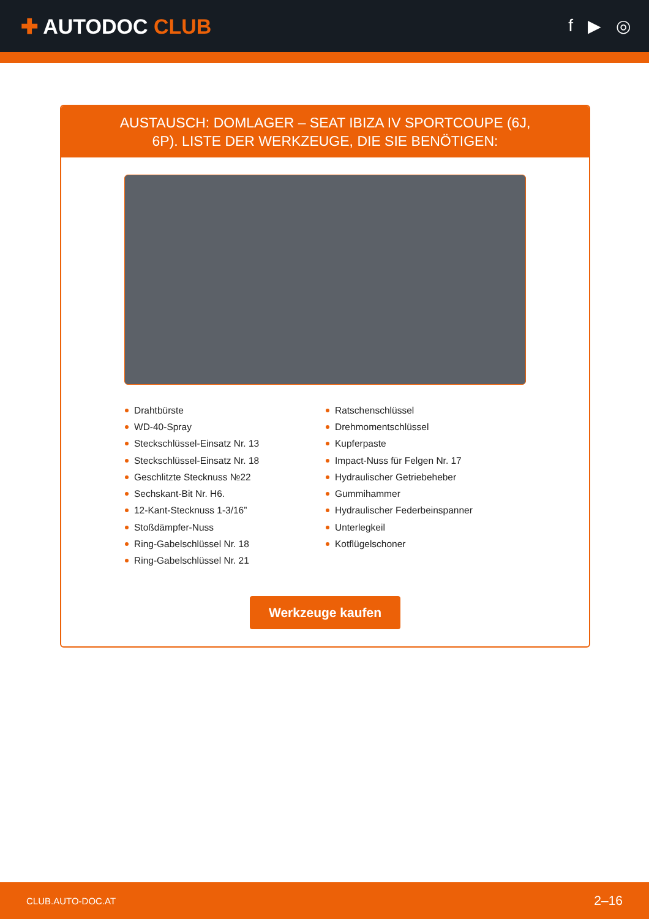✚ AUTODOC CLUB
f ▶ ◎
AUSTAUSCH: DOMLAGER – SEAT IBIZA IV SPORTCOUPE (6J, 6P). LISTE DER WERKZEUGE, DIE SIE BENÖTIGEN:
Drahtbürste
WD-40-Spray
Steckschlüssel-Einsatz Nr. 13
Steckschlüssel-Einsatz Nr. 18
Geschlitzte Stecknuss №22
Sechskant-Bit Nr. H6.
12-Kant-Stecknuss 1-3/16”
Stoßdämpfer-Nuss
Ring-Gabelschlüssel Nr. 18
Ring-Gabelschlüssel Nr. 21
Ratschenschlüssel
Drehmomentschlüssel
Kupferpaste
Impact-Nuss für Felgen Nr. 17
Hydraulischer Getriebeheber
Gummihammer
Hydraulischer Federbeinspanner
Unterlegkeil
Kotflügelschoner
Werkzeuge kaufen
CLUB.AUTO-DOC.AT 2–16